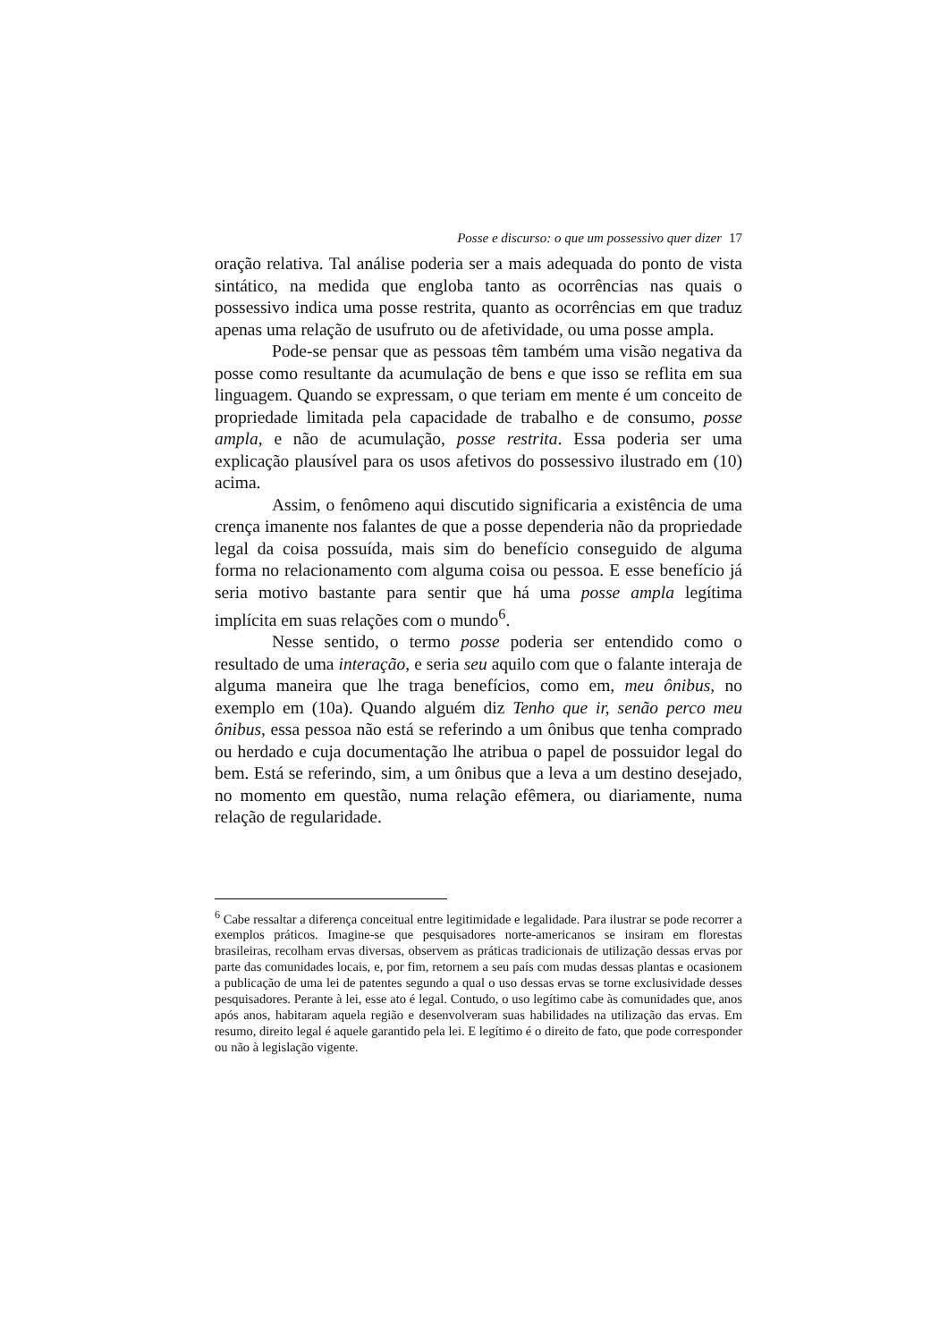Posse e discurso: o que um possessivo quer dizer 17
oração relativa. Tal análise poderia ser a mais adequada do ponto de vista sintático, na medida que engloba tanto as ocorrências nas quais o possessivo indica uma posse restrita, quanto as ocorrências em que traduz apenas uma relação de usufruto ou de afetividade, ou uma posse ampla.
Pode-se pensar que as pessoas têm também uma visão negativa da posse como resultante da acumulação de bens e que isso se reflita em sua linguagem. Quando se expressam, o que teriam em mente é um conceito de propriedade limitada pela capacidade de trabalho e de consumo, posse ampla, e não de acumulação, posse restrita. Essa poderia ser uma explicação plausível para os usos afetivos do possessivo ilustrado em (10) acima.
Assim, o fenômeno aqui discutido significaria a existência de uma crença imanente nos falantes de que a posse dependeria não da propriedade legal da coisa possuída, mais sim do benefício conseguido de alguma forma no relacionamento com alguma coisa ou pessoa. E esse benefício já seria motivo bastante para sentir que há uma posse ampla legítima implícita em suas relações com o mundo<sup>6</sup>.
Nesse sentido, o termo posse poderia ser entendido como o resultado de uma interação, e seria seu aquilo com que o falante interaja de alguma maneira que lhe traga benefícios, como em, meu ônibus, no exemplo em (10a). Quando alguém diz Tenho que ir, senão perco meu ônibus, essa pessoa não está se referindo a um ônibus que tenha comprado ou herdado e cuja documentação lhe atribua o papel de possuidor legal do bem. Está se referindo, sim, a um ônibus que a leva a um destino desejado, no momento em questão, numa relação efêmera, ou diariamente, numa relação de regularidade.
<sup>6</sup> Cabe ressaltar a diferença conceitual entre legitimidade e legalidade. Para ilustrar se pode recorrer a exemplos práticos. Imagine-se que pesquisadores norte-americanos se insiram em florestas brasileiras, recolham ervas diversas, observem as práticas tradicionais de utilização dessas ervas por parte das comunidades locais, e, por fim, retornem a seu país com mudas dessas plantas e ocasionem a publicação de uma lei de patentes segundo a qual o uso dessas ervas se torne exclusividade desses pesquisadores. Perante à lei, esse ato é legal. Contudo, o uso legítimo cabe às comunidades que, anos após anos, habitaram aquela região e desenvolveram suas habilidades na utilização das ervas. Em resumo, direito legal é aquele garantido pela lei. E legítimo é o direito de fato, que pode corresponder ou não à legislação vigente.